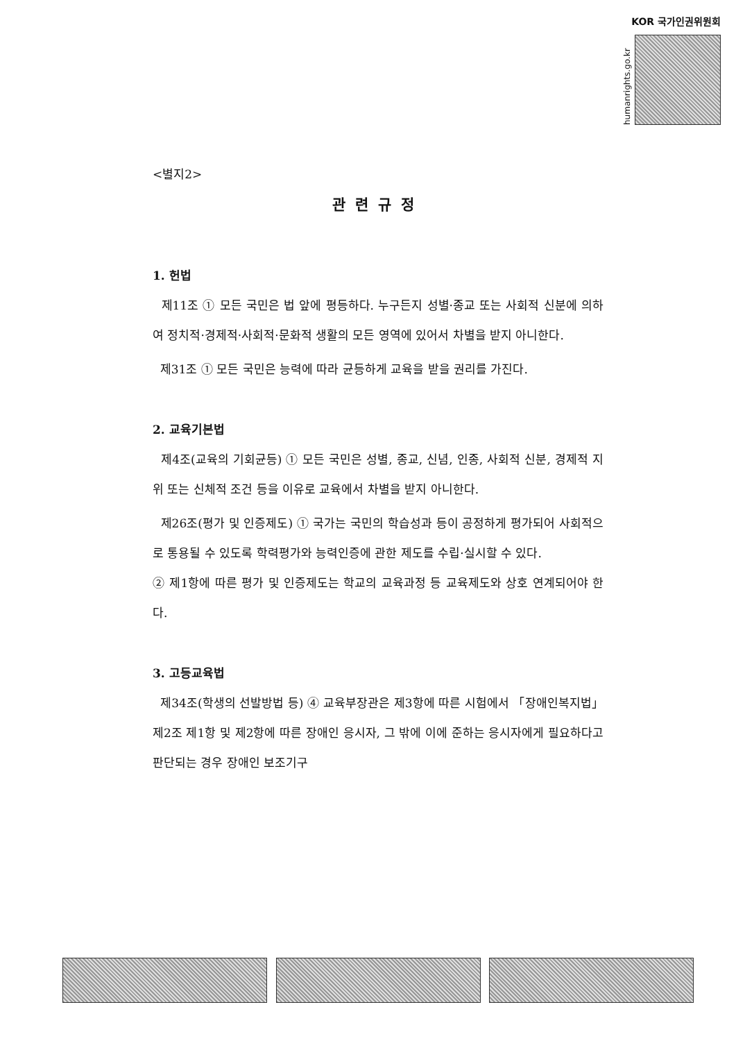KOR 국가인권위원회
humanrights.go.kr
<별지2>
관련규정
1. 헌법
제11조 ① 모든 국민은 법 앞에 평등하다. 누구든지 성별·종교 또는 사회적 신분에 의하여 정치적·경제적·사회적·문화적 생활의 모든 영역에 있어서 차별을 받지 아니한다.
제31조 ① 모든 국민은 능력에 따라 균등하게 교육을 받을 권리를 가진다.
2. 교육기본법
제4조(교육의 기회균등) ① 모든 국민은 성별, 종교, 신념, 인종, 사회적 신분, 경제적 지위 또는 신체적 조건 등을 이유로 교육에서 차별을 받지 아니한다.
제26조(평가 및 인증제도) ① 국가는 국민의 학습성과 등이 공정하게 평가되어 사회적으로 통용될 수 있도록 학력평가와 능력인증에 관한 제도를 수립·실시할 수 있다.
② 제1항에 따른 평가 및 인증제도는 학교의 교육과정 등 교육제도와 상호 연계되어야 한다.
3. 고등교육법
제34조(학생의 선발방법 등) ④ 교육부장관은 제3항에 따른 시험에서 「장애인복지법」 제2조 제1항 및 제2항에 따른 장애인 응시자, 그 밖에 이에 준하는 응시자에게 필요하다고 판단되는 경우 장애인 보조기구